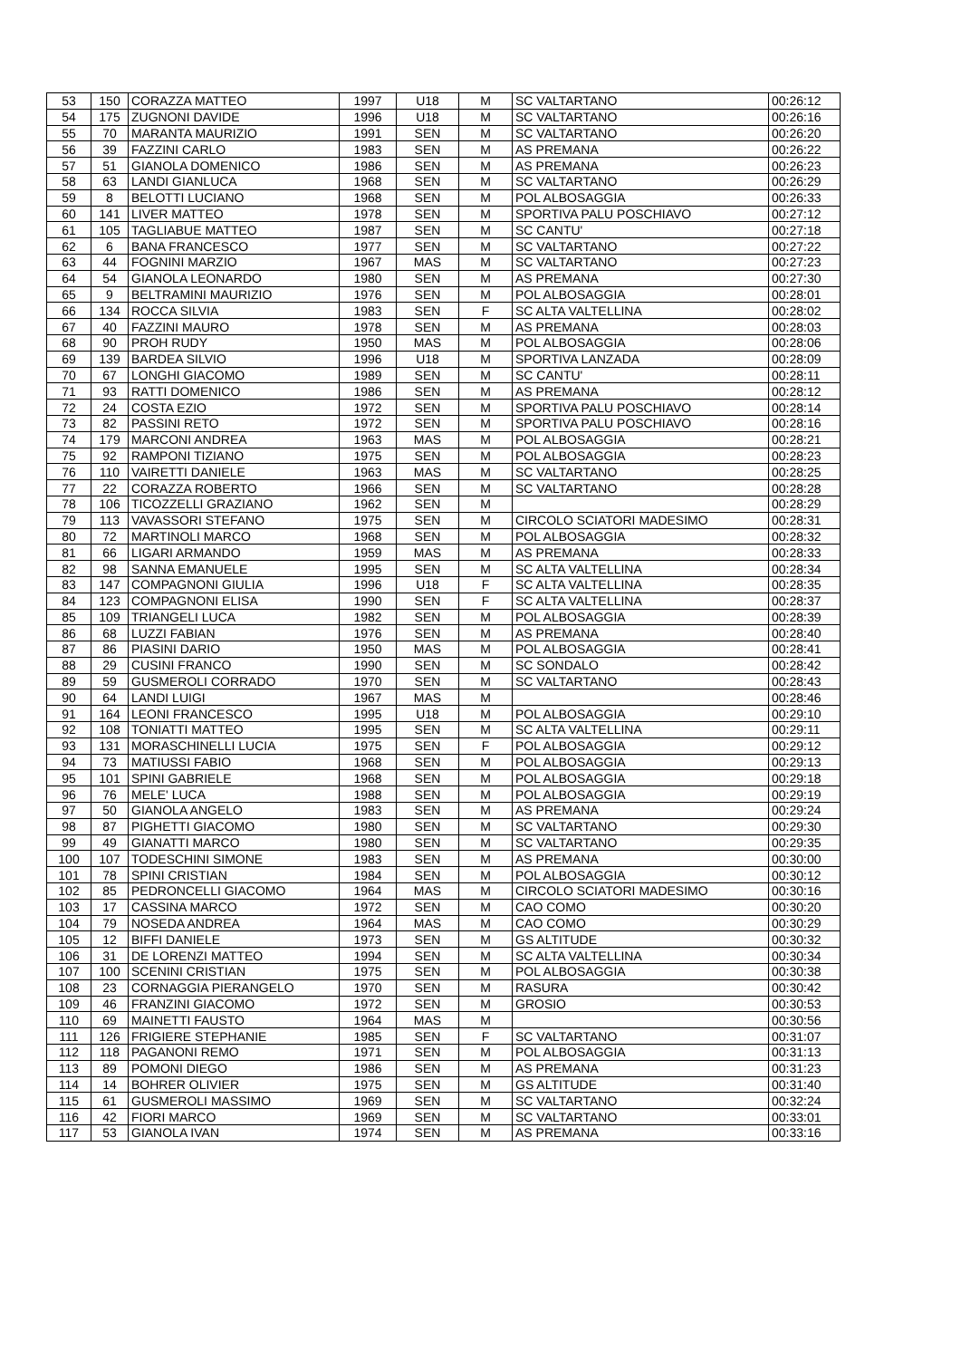| 53 | 150 | CORAZZA MATTEO | 1997 | U18 | M | SC VALTARTANO | 00:26:12 |
| 54 | 175 | ZUGNONI DAVIDE | 1996 | U18 | M | SC VALTARTANO | 00:26:16 |
| 55 | 70 | MARANTA MAURIZIO | 1991 | SEN | M | SC VALTARTANO | 00:26:20 |
| 56 | 39 | FAZZINI CARLO | 1983 | SEN | M | AS PREMANA | 00:26:22 |
| 57 | 51 | GIANOLA DOMENICO | 1986 | SEN | M | AS PREMANA | 00:26:23 |
| 58 | 63 | LANDI GIANLUCA | 1968 | SEN | M | SC VALTARTANO | 00:26:29 |
| 59 | 8 | BELOTTI LUCIANO | 1968 | SEN | M | POL ALBOSAGGIA | 00:26:33 |
| 60 | 141 | LIVER MATTEO | 1978 | SEN | M | SPORTIVA PALU POSCHIAVO | 00:27:12 |
| 61 | 105 | TAGLIABUE MATTEO | 1987 | SEN | M | SC CANTU' | 00:27:18 |
| 62 | 6 | BANA FRANCESCO | 1977 | SEN | M | SC VALTARTANO | 00:27:22 |
| 63 | 44 | FOGNINI MARZIO | 1967 | MAS | M | SC VALTARTANO | 00:27:23 |
| 64 | 54 | GIANOLA LEONARDO | 1980 | SEN | M | AS PREMANA | 00:27:30 |
| 65 | 9 | BELTRAMINI MAURIZIO | 1976 | SEN | M | POL ALBOSAGGIA | 00:28:01 |
| 66 | 134 | ROCCA SILVIA | 1983 | SEN | F | SC ALTA VALTELLINA | 00:28:02 |
| 67 | 40 | FAZZINI MAURO | 1978 | SEN | M | AS PREMANA | 00:28:03 |
| 68 | 90 | PROH RUDY | 1950 | MAS | M | POL ALBOSAGGIA | 00:28:06 |
| 69 | 139 | BARDEA SILVIO | 1996 | U18 | M | SPORTIVA LANZADA | 00:28:09 |
| 70 | 67 | LONGHI GIACOMO | 1989 | SEN | M | SC CANTU' | 00:28:11 |
| 71 | 93 | RATTI DOMENICO | 1986 | SEN | M | AS PREMANA | 00:28:12 |
| 72 | 24 | COSTA EZIO | 1972 | SEN | M | SPORTIVA PALU POSCHIAVO | 00:28:14 |
| 73 | 82 | PASSINI RETO | 1972 | SEN | M | SPORTIVA PALU POSCHIAVO | 00:28:16 |
| 74 | 179 | MARCONI ANDREA | 1963 | MAS | M | POL ALBOSAGGIA | 00:28:21 |
| 75 | 92 | RAMPONI TIZIANO | 1975 | SEN | M | POL ALBOSAGGIA | 00:28:23 |
| 76 | 110 | VAIRETTI DANIELE | 1963 | MAS | M | SC VALTARTANO | 00:28:25 |
| 77 | 22 | CORAZZA ROBERTO | 1966 | SEN | M | SC VALTARTANO | 00:28:28 |
| 78 | 106 | TICOZZELLI GRAZIANO | 1962 | SEN | M | | 00:28:29 |
| 79 | 113 | VAVASSORI STEFANO | 1975 | SEN | M | CIRCOLO SCIATORI MADESIMO | 00:28:31 |
| 80 | 72 | MARTINOLI MARCO | 1968 | SEN | M | POL ALBOSAGGIA | 00:28:32 |
| 81 | 66 | LIGARI ARMANDO | 1959 | MAS | M | AS PREMANA | 00:28:33 |
| 82 | 98 | SANNA EMANUELE | 1995 | SEN | M | SC ALTA VALTELLINA | 00:28:34 |
| 83 | 147 | COMPAGNONI GIULIA | 1996 | U18 | F | SC ALTA VALTELLINA | 00:28:35 |
| 84 | 123 | COMPAGNONI ELISA | 1990 | SEN | F | SC ALTA VALTELLINA | 00:28:37 |
| 85 | 109 | TRIANGELI LUCA | 1982 | SEN | M | POL ALBOSAGGIA | 00:28:39 |
| 86 | 68 | LUZZI FABIAN | 1976 | SEN | M | AS PREMANA | 00:28:40 |
| 87 | 86 | PIASINI DARIO | 1950 | MAS | M | POL ALBOSAGGIA | 00:28:41 |
| 88 | 29 | CUSINI FRANCO | 1990 | SEN | M | SC SONDALO | 00:28:42 |
| 89 | 59 | GUSMEROLI CORRADO | 1970 | SEN | M | SC VALTARTANO | 00:28:43 |
| 90 | 64 | LANDI LUIGI | 1967 | MAS | M | | 00:28:46 |
| 91 | 164 | LEONI FRANCESCO | 1995 | U18 | M | POL ALBOSAGGIA | 00:29:10 |
| 92 | 108 | TONIATTI MATTEO | 1995 | SEN | M | SC ALTA VALTELLINA | 00:29:11 |
| 93 | 131 | MORASCHINELLI LUCIA | 1975 | SEN | F | POL ALBOSAGGIA | 00:29:12 |
| 94 | 73 | MATIUSSI FABIO | 1968 | SEN | M | POL ALBOSAGGIA | 00:29:13 |
| 95 | 101 | SPINI GABRIELE | 1968 | SEN | M | POL ALBOSAGGIA | 00:29:18 |
| 96 | 76 | MELE' LUCA | 1988 | SEN | M | POL ALBOSAGGIA | 00:29:19 |
| 97 | 50 | GIANOLA ANGELO | 1983 | SEN | M | AS PREMANA | 00:29:24 |
| 98 | 87 | PIGHETTI GIACOMO | 1980 | SEN | M | SC VALTARTANO | 00:29:30 |
| 99 | 49 | GIANATTI MARCO | 1980 | SEN | M | SC VALTARTANO | 00:29:35 |
| 100 | 107 | TODESCHINI SIMONE | 1983 | SEN | M | AS PREMANA | 00:30:00 |
| 101 | 78 | SPINI CRISTIAN | 1984 | SEN | M | POL ALBOSAGGIA | 00:30:12 |
| 102 | 85 | PEDRONCELLI GIACOMO | 1964 | MAS | M | CIRCOLO SCIATORI MADESIMO | 00:30:16 |
| 103 | 17 | CASSINA MARCO | 1972 | SEN | M | CAO COMO | 00:30:20 |
| 104 | 79 | NOSEDA ANDREA | 1964 | MAS | M | CAO COMO | 00:30:29 |
| 105 | 12 | BIFFI DANIELE | 1973 | SEN | M | GS ALTITUDE | 00:30:32 |
| 106 | 31 | DE LORENZI MATTEO | 1994 | SEN | M | SC ALTA VALTELLINA | 00:30:34 |
| 107 | 100 | SCENINI CRISTIAN | 1975 | SEN | M | POL ALBOSAGGIA | 00:30:38 |
| 108 | 23 | CORNAGGIA PIERANGELO | 1970 | SEN | M | RASURA | 00:30:42 |
| 109 | 46 | FRANZINI GIACOMO | 1972 | SEN | M | GROSIO | 00:30:53 |
| 110 | 69 | MAINETTI FAUSTO | 1964 | MAS | M | | 00:30:56 |
| 111 | 126 | FRIGIERE STEPHANIE | 1985 | SEN | F | SC VALTARTANO | 00:31:07 |
| 112 | 118 | PAGANONI REMO | 1971 | SEN | M | POL ALBOSAGGIA | 00:31:13 |
| 113 | 89 | POMONI DIEGO | 1986 | SEN | M | AS PREMANA | 00:31:23 |
| 114 | 14 | BOHRER OLIVIER | 1975 | SEN | M | GS ALTITUDE | 00:31:40 |
| 115 | 61 | GUSMEROLI MASSIMO | 1969 | SEN | M | SC VALTARTANO | 00:32:24 |
| 116 | 42 | FIORI MARCO | 1969 | SEN | M | SC VALTARTANO | 00:33:01 |
| 117 | 53 | GIANOLA IVAN | 1974 | SEN | M | AS PREMANA | 00:33:16 |